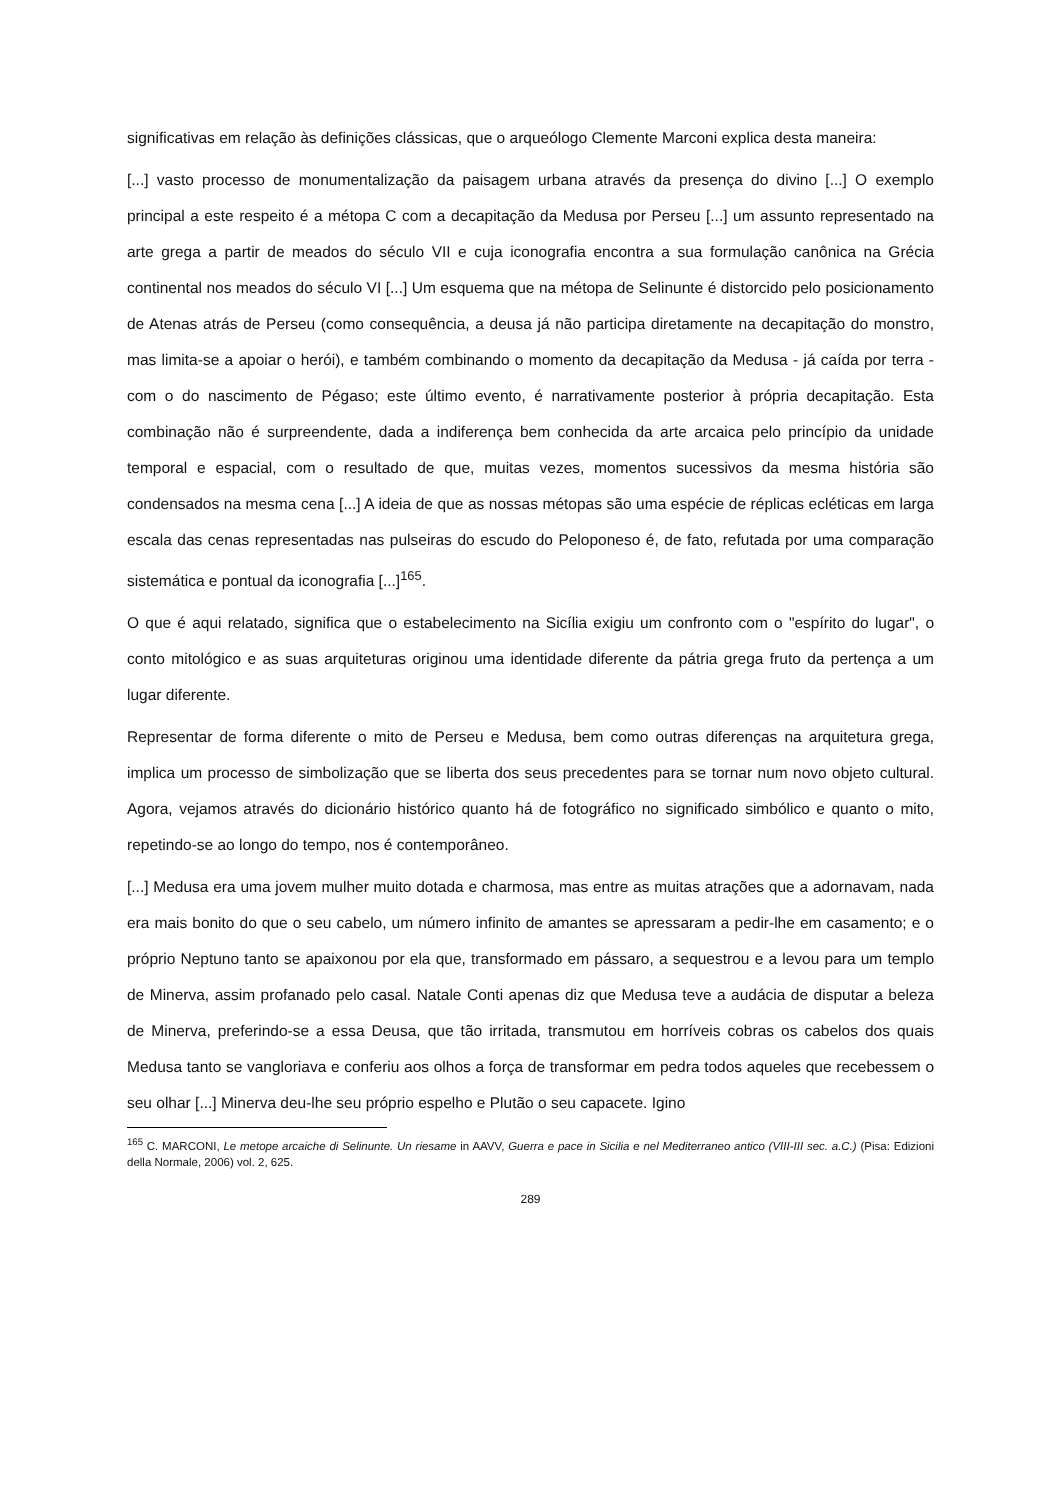significativas em relação às definições clássicas, que o arqueólogo Clemente Marconi explica desta maneira:
[...] vasto processo de monumentalização da paisagem urbana através da presença do divino [...] O exemplo principal a este respeito é a métopa C com a decapitação da Medusa por Perseu [...] um assunto representado na arte grega a partir de meados do século VII e cuja iconografia encontra a sua formulação canônica na Grécia continental nos meados do século VI [...] Um esquema que na métopa de Selinunte é distorcido pelo posicionamento de Atenas atrás de Perseu (como consequência, a deusa já não participa diretamente na decapitação do monstro, mas limita-se a apoiar o herói), e também combinando o momento da decapitação da Medusa - já caída por terra - com o do nascimento de Pégaso; este último evento, é narrativamente posterior à própria decapitação. Esta combinação não é surpreendente, dada a indiferença bem conhecida da arte arcaica pelo princípio da unidade temporal e espacial, com o resultado de que, muitas vezes, momentos sucessivos da mesma história são condensados na mesma cena [...] A ideia de que as nossas métopas são uma espécie de réplicas ecléticas em larga escala das cenas representadas nas pulseiras do escudo do Peloponeso é, de fato, refutada por uma comparação sistemática e pontual da iconografia [...]<sup>165</sup>.
O que é aqui relatado, significa que o estabelecimento na Sicília exigiu um confronto com o "espírito do lugar", o conto mitológico e as suas arquiteturas originou uma identidade diferente da pátria grega fruto da pertença a um lugar diferente.
Representar de forma diferente o mito de Perseu e Medusa, bem como outras diferenças na arquitetura grega, implica um processo de simbolização que se liberta dos seus precedentes para se tornar num novo objeto cultural. Agora, vejamos através do dicionário histórico quanto há de fotográfico no significado simbólico e quanto o mito, repetindo-se ao longo do tempo, nos é contemporâneo.
[...] Medusa era uma jovem mulher muito dotada e charmosa, mas entre as muitas atrações que a adornavam, nada era mais bonito do que o seu cabelo, um número infinito de amantes se apressaram a pedir-lhe em casamento; e o próprio Neptuno tanto se apaixonou por ela que, transformado em pássaro, a sequestrou e a levou para um templo de Minerva, assim profanado pelo casal. Natale Conti apenas diz que Medusa teve a audácia de disputar a beleza de Minerva, preferindo-se a essa Deusa, que tão irritada, transmutou em horríveis cobras os cabelos dos quais Medusa tanto se vangloriava e conferiu aos olhos a força de transformar em pedra todos aqueles que recebessem o seu olhar [...] Minerva deu-lhe seu próprio espelho e Plutão o seu capacete. Igino
<sup>165</sup> C. MARCONI, Le metope arcaiche di Selinunte. Un riesame in AAVV, Guerra e pace in Sicilia e nel Mediterraneo antico (VIII-III sec. a.C.) (Pisa: Edizioni della Normale, 2006) vol. 2, 625.
289